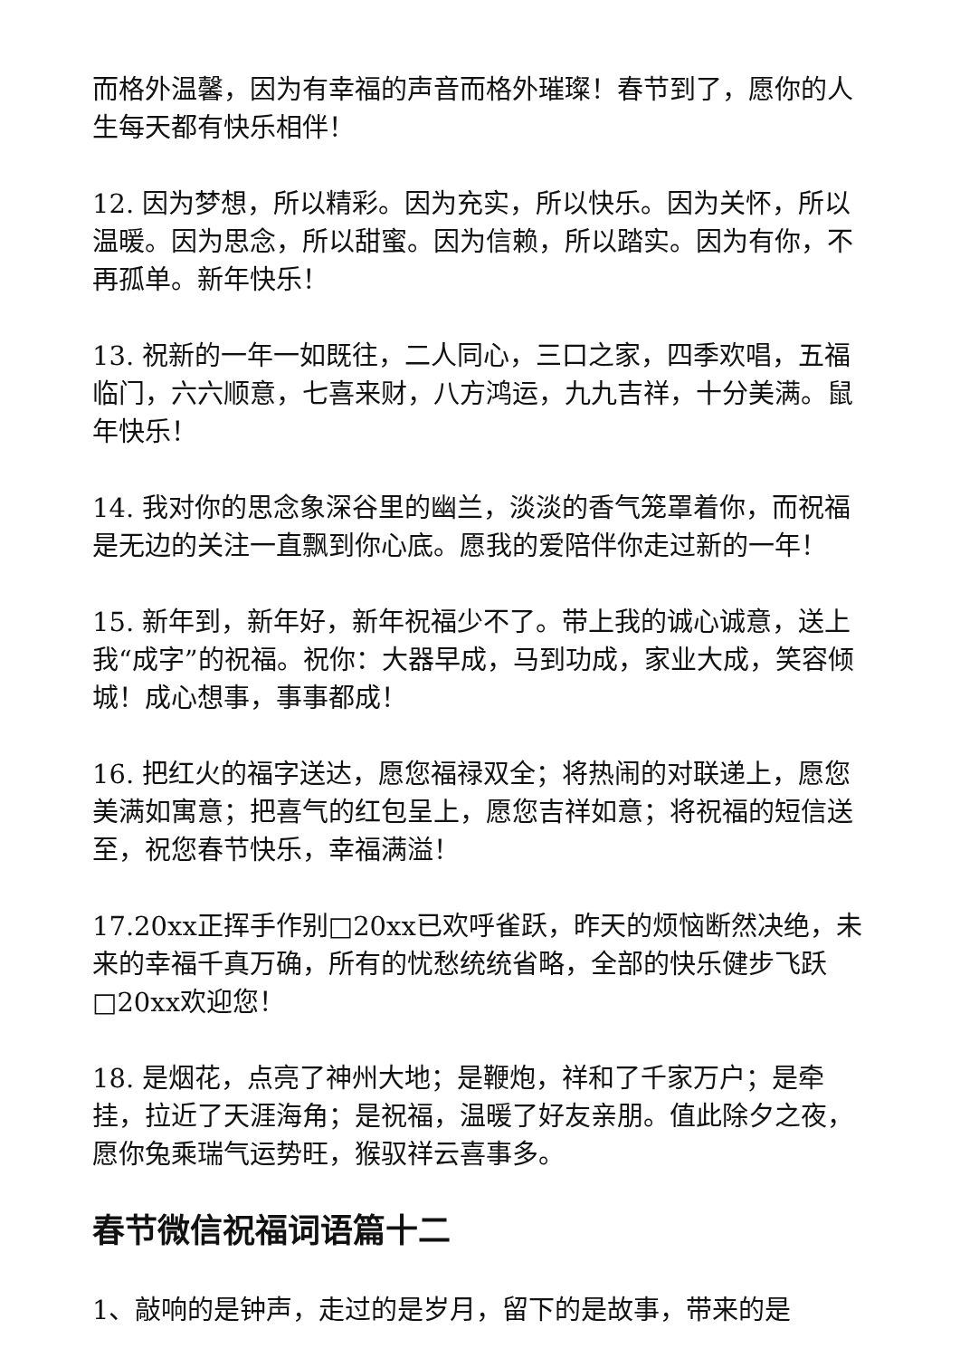而格外温馨，因为有幸福的声音而格外璀璨！春节到了，愿你的人生每天都有快乐相伴！
12. 因为梦想，所以精彩。因为充实，所以快乐。因为关怀，所以温暖。因为思念，所以甜蜜。因为信赖，所以踏实。因为有你，不再孤单。新年快乐！
13. 祝新的一年一如既往，二人同心，三口之家，四季欢唱，五福临门，六六顺意，七喜来财，八方鸿运，九九吉祥，十分美满。鼠年快乐！
14. 我对你的思念象深谷里的幽兰，淡淡的香气笼罩着你，而祝福是无边的关注一直飘到你心底。愿我的爱陪伴你走过新的一年！
15. 新年到，新年好，新年祝福少不了。带上我的诚心诚意，送上我“成字”的祝福。祝你：大器早成，马到功成，家业大成，笑容倾城！成心想事，事事都成！
16. 把红火的福字送达，愿您福禄双全；将热闹的对联递上，愿您美满如寓意；把喜气的红包呈上，愿您吉祥如意；将祝福的短信送至，祝您春节快乐，幸福满溢！
17.20xx正挥手作别□20xx已欢呼雀跃，昨天的烦恼断然决绝，未来的幸福千真万确，所有的忧愁统统省略，全部的快乐健步飞跃□20xx欢迎您！
18. 是烟花，点亮了神州大地；是鞭炮，祥和了千家万户；是牵挂，拉近了天涯海角；是祝福，温暖了好友亲朋。值此除夕之夜，愿你兔乘瑞气运势旺，猴驭祥云喜事多。
春节微信祝福词语篇十二
1、敲响的是钟声，走过的是岁月，留下的是故事，带来的是